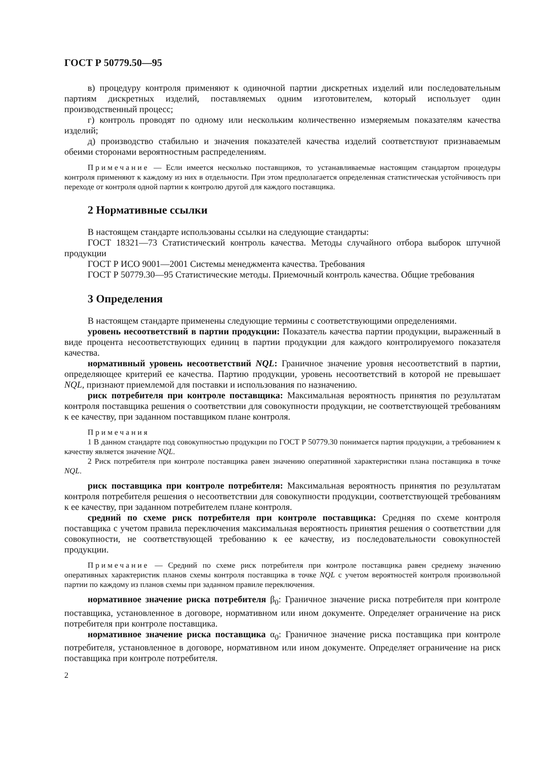ГОСТ Р 50779.50—95
в) процедуру контроля применяют к одиночной партии дискретных изделий или последовательным партиям дискретных изделий, поставляемых одним изготовителем, который использует один производственный процесс;
г) контроль проводят по одному или нескольким количественно измеряемым показателям качества изделий;
д) производство стабильно и значения показателей качества изделий соответствуют признаваемым обеими сторонами вероятностным распределениям.
Примечание — Если имеется несколько поставщиков, то устанавливаемые настоящим стандартом процедуры контроля применяют к каждому из них в отдельности. При этом предполагается определенная статистическая устойчивость при переходе от контроля одной партии к контролю другой для каждого поставщика.
2 Нормативные ссылки
В настоящем стандарте использованы ссылки на следующие стандарты:
ГОСТ 18321—73 Статистический контроль качества. Методы случайного отбора выборок штучной продукции
ГОСТ Р ИСО 9001—2001 Системы менеджмента качества. Требования
ГОСТ Р 50779.30—95 Статистические методы. Приемочный контроль качества. Общие требования
3 Определения
В настоящем стандарте применены следующие термины с соответствующими определениями.
уровень несоответствий в партии продукции: Показатель качества партии продукции, выраженный в виде процента несоответствующих единиц в партии продукции для каждого контролируемого показателя качества.
нормативный уровень несоответствий NQL: Граничное значение уровня несоответствий в партии, определяющее критерий ее качества. Партию продукции, уровень несоответствий в которой не превышает NQL, признают приемлемой для поставки и использования по назначению.
риск потребителя при контроле поставщика: Максимальная вероятность принятия по результатам контроля поставщика решения о соответствии для совокупности продукции, не соответствующей требованиям к ее качеству, при заданном поставщиком плане контроля.
Примечания
1 В данном стандарте под совокупностью продукции по ГОСТ Р 50779.30 понимается партия продукции, а требованием к качеству является значение NQL.
2 Риск потребителя при контроле поставщика равен значению оперативной характеристики плана поставщика в точке NQL.
риск поставщика при контроле потребителя: Максимальная вероятность принятия по результатам контроля потребителя решения о несоответствии для совокупности продукции, соответствующей требованиям к ее качеству, при заданном потребителем плане контроля.
средний по схеме риск потребителя при контроле поставщика: Средняя по схеме контроля поставщика с учетом правила переключения максимальная вероятность принятия решения о соответствии для совокупности, не соответствующей требованию к ее качеству, из последовательности совокупностей продукции.
Примечание — Средний по схеме риск потребителя при контроле поставщика равен среднему значению оперативных характеристик планов схемы контроля поставщика в точке NQL с учетом вероятностей контроля произвольной партии по каждому из планов схемы при заданном правиле переключения.
нормативное значение риска потребителя β<sub>0</sub>: Граничное значение риска потребителя при контроле поставщика, установленное в договоре, нормативном или ином документе. Определяет ограничение на риск потребителя при контроле поставщика.
нормативное значение риска поставщика α<sub>0</sub>: Граничное значение риска поставщика при контроле потребителя, установленное в договоре, нормативном или ином документе. Определяет ограничение на риск поставщика при контроле потребителя.
2